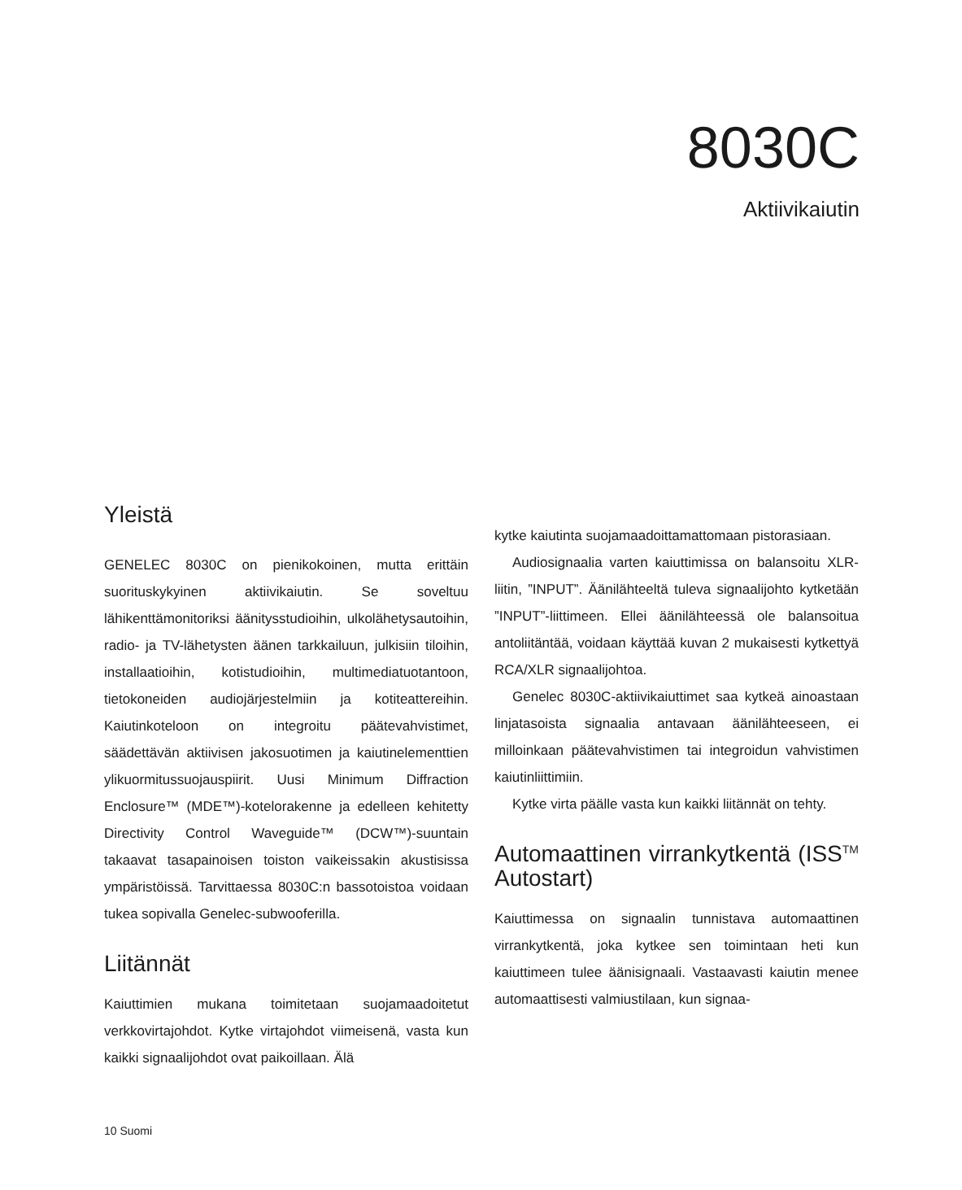8030C
Aktiivikaiutin
Yleistä
GENELEC 8030C on pienikokoinen, mutta erittäin suorituskykyinen aktiivikaiutin. Se soveltuu lähikenttämonitoriksi äänitysstudioihin, ulkolähetysautoihin, radio- ja TV-lähetysten äänen tarkkailuun, julkisiin tiloihin, installaatioihin, kotistudioihin, multimediatuotantoon, tietokoneiden audiojärjestelmiin ja kotiteattereihin. Kaiutinkoteloon on integroitu päätevahvistimet, säädettävän aktiivisen jakosuotimen ja kaiutinelementtien ylikuormitussuojauspiirit. Uusi Minimum Diffraction Enclosure™ (MDE™)-kotelorakenne ja edelleen kehitetty Directivity Control Waveguide™ (DCW™)-suuntain takaavat tasapainoisen toiston vaikeissakin akustisissa ympäristöissä. Tarvittaessa 8030C:n bassotoistoa voidaan tukea sopivalla Genelec-subwooferilla.
Liitännät
Kaiuttimien mukana toimitetaan suojamaadoitetut verkkovirtajohdot. Kytke virtajohdot viimeisenä, vasta kun kaikki signaalijohdot ovat paikoillaan. Älä
kytke kaiutinta suojamaadoittamattomaan pistorasiaan.
Audiosignaalia varten kaiuttimissa on balansoitu XLR-liitin, ”INPUT”. Äänilähteeltä tuleva signaalijohto kytketään ”INPUT”-liittimeen. Ellei äänilähteessä ole balansoitua antoliitäntää, voidaan käyttää kuvan 2 mukaisesti kytkettyä RCA/XLR signaalijohtoa.
Genelec 8030C-aktiivikaiuttimet saa kytkeä ainoastaan linjatasoista signaalia antavaan äänilähteeseen, ei milloinkaan päätevahvistimen tai integroidun vahvistimen kaiutinliittimiin.
Kytke virta päälle vasta kun kaikki liitännät on tehty.
Automaattinen virrankytkentä (ISS<sup>TM</sup> Autostart)
Kaiuttimessa on signaalin tunnistava automaattinen virrankytkentä, joka kytkee sen toimintaan heti kun kaiuttimeen tulee äänisignaali. Vastaavasti kaiutin menee automaattisesti valmiustilaan, kun signaa-
10 Suomi